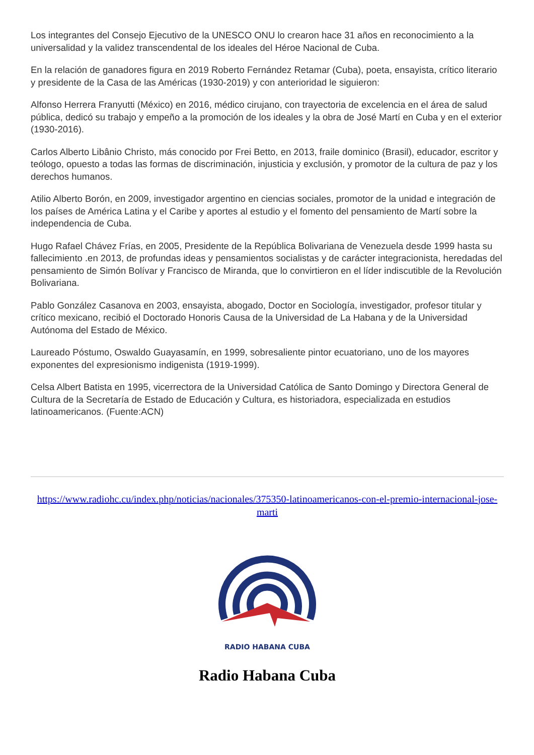Los integrantes del Consejo Ejecutivo de la UNESCO ONU lo crearon hace 31 años en reconocimiento a la universalidad y la validez transcendental de los ideales del Héroe Nacional de Cuba.
En la relación de ganadores figura en 2019 Roberto Fernández Retamar (Cuba), poeta, ensayista, crítico literario y presidente de la Casa de las Américas (1930-2019) y con anterioridad le siguieron:
Alfonso Herrera Franyutti (México) en 2016, médico cirujano, con trayectoria de excelencia en el área de salud pública, dedicó su trabajo y empeño a la promoción de los ideales y la obra de José Martí en Cuba y en el exterior (1930-2016).
Carlos Alberto Libânio Christo, más conocido por Frei Betto, en 2013, fraile dominico (Brasil), educador, escritor y teólogo, opuesto a todas las formas de discriminación, injusticia y exclusión, y promotor de la cultura de paz y los derechos humanos.
Atilio Alberto Borón, en 2009, investigador argentino en ciencias sociales, promotor de la unidad e integración de los países de América Latina y el Caribe y aportes al estudio y el fomento del pensamiento de Martí sobre la independencia de Cuba.
Hugo Rafael Chávez Frías, en 2005, Presidente de la República Bolivariana de Venezuela desde 1999 hasta su fallecimiento .en 2013, de profundas ideas y pensamientos socialistas y de carácter integracionista, heredadas del pensamiento de Simón Bolívar y Francisco de Miranda, que lo convirtieron en el líder indiscutible de la Revolución Bolivariana.
Pablo González Casanova en 2003, ensayista, abogado, Doctor en Sociología, investigador, profesor titular y crítico mexicano, recibió el Doctorado Honoris Causa de la Universidad de La Habana y de la Universidad Autónoma del Estado de México.
Laureado Póstumo, Oswaldo Guayasamín, en 1999, sobresaliente pintor ecuatoriano, uno de los mayores exponentes del expresionismo indigenista (1919-1999).
Celsa Albert Batista en 1995, vicerrectora de la Universidad Católica de Santo Domingo y Directora General de Cultura de la Secretaría de Estado de Educación y Cultura, es historiadora, especializada en estudios latinoamericanos. (Fuente:ACN)
https://www.radiohc.cu/index.php/noticias/nacionales/375350-latinoamericanos-con-el-premio-internacional-jose-marti
RADIO HABANA CUBA
Radio Habana Cuba